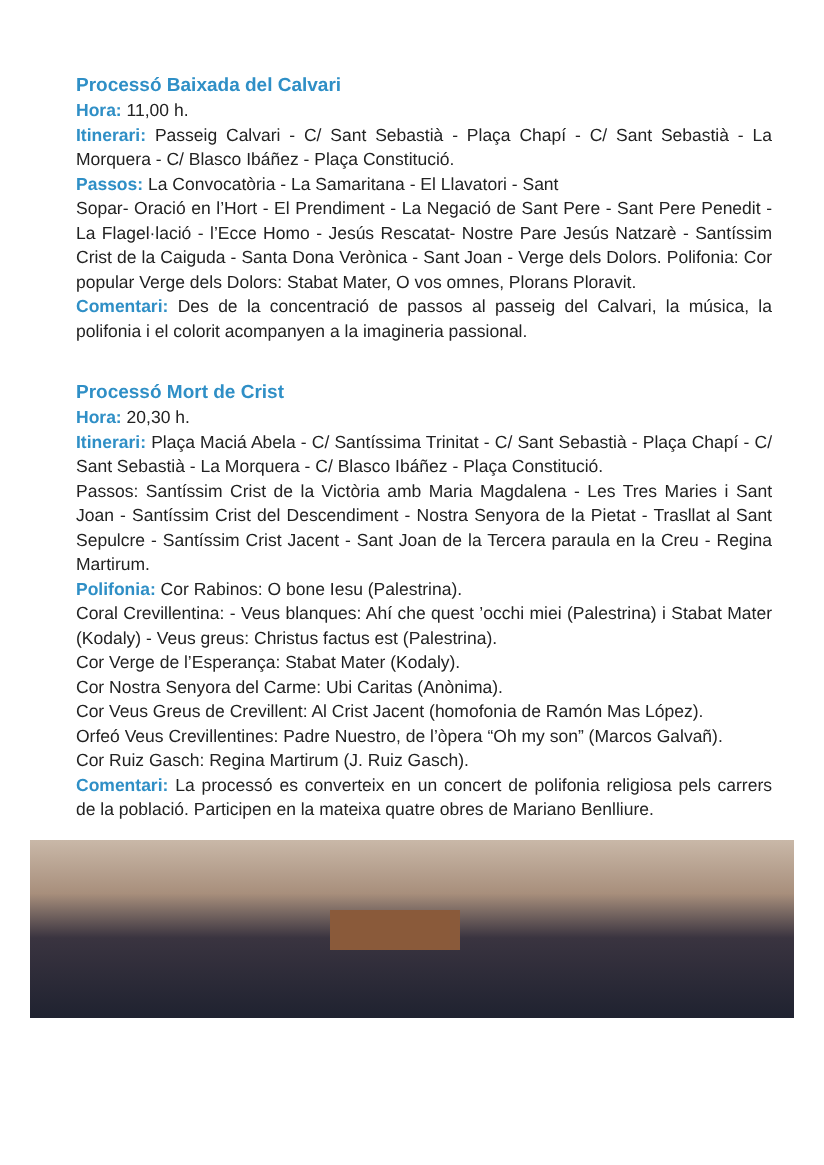Processó Baixada del Calvari
Hora: 11,00 h.
Itinerari: Passeig Calvari - C/ Sant Sebastià - Plaça Chapí - C/ Sant Sebastià - La Morquera - C/ Blasco Ibáñez - Plaça Constitució.
Passos: La Convocatòria - La Samaritana - El Llavatori - Sant
Sopar- Oració en l’Hort - El Prendiment - La Negació de Sant Pere - Sant Pere Penedit - La Flagel·lació - l’Ecce Homo - Jesús Rescatat- Nostre Pare Jesús Natzarè - Santíssim Crist de la Caiguda - Santa Dona Verònica - Sant Joan - Verge dels Dolors. Polifonia: Cor popular Verge dels Dolors: Stabat Mater, O vos omnes, Plorans Ploravit.
Comentari: Des de la concentració de passos al passeig del Calvari, la música, la polifonia i el colorit acompanyen a la imagineria passional.
Processó Mort de Crist
Hora: 20,30 h.
Itinerari: Plaça Maciá Abela - C/ Santíssima Trinitat - C/ Sant Sebastià - Plaça Chapí - C/ Sant Sebastià - La Morquera - C/ Blasco Ibáñez - Plaça Constitució.
Passos: Santíssim Crist de la Victòria amb Maria Magdalena - Les Tres Maries i Sant Joan - Santíssim Crist del Descendiment - Nostra Senyora de la Pietat - Trasllat al Sant Sepulcre - Santíssim Crist Jacent - Sant Joan de la Tercera paraula en la Creu - Regina Martirum.
Polifonia: Cor Rabinos: O bone Iesu (Palestrina).
Coral Crevillentina: - Veus blanques: Ahí che quest ’occhi miei (Palestrina) i Stabat Mater (Kodaly) - Veus greus: Christus factus est (Palestrina).
Cor Verge de l’Esperança: Stabat Mater (Kodaly).
Cor Nostra Senyora del Carme: Ubi Caritas (Anònima).
Cor Veus Greus de Crevillent: Al Crist Jacent (homofonia de Ramón Mas López).
Orfeó Veus Crevillentines: Padre Nuestro, de l’òpera “Oh my son” (Marcos Galvañ).
Cor Ruiz Gasch: Regina Martirum (J. Ruiz Gasch).
Comentari: La processó es converteix en un concert de polifonia religiosa pels carrers de la població. Participen en la mateixa quatre obres de Mariano Benlliure.